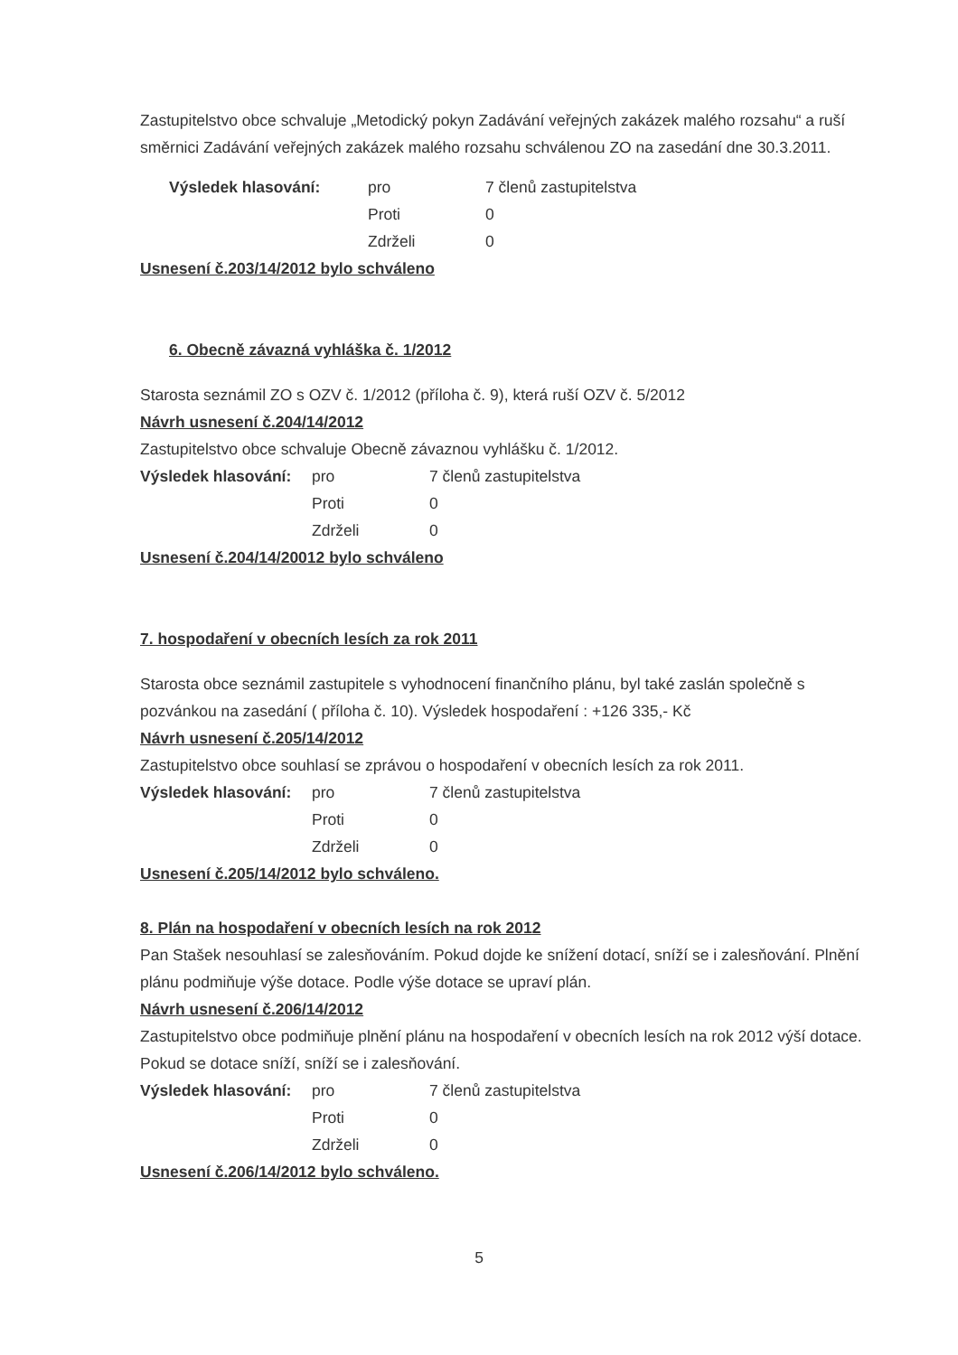Zastupitelstvo obce schvaluje „Metodický pokyn Zadávání veřejných zakázek malého rozsahu“ a ruší směrnici Zadávání veřejných zakázek malého rozsahu schválenou ZO na zasedání dne 30.3.2011.
Výsledek hlasování: pro 7 členů zastupitelstva Proti 0 Zdrželi 0
Usnesení č.203/14/2012 bylo schváleno
6. Obecně závazná vyhláška č. 1/2012
Starosta seznámil ZO s OZV č. 1/2012 (příloha č. 9), která ruší OZV č. 5/2012
Návrh usnesení č.204/14/2012
Zastupitelstvo obce schvaluje Obecně závaznou vyhlášku č. 1/2012.
Výsledek hlasování: pro 7 členů zastupitelstva Proti 0 Zdrželi 0
Usnesení č.204/14/20012 bylo schváleno
7. hospodaření v obecních lesích za rok 2011
Starosta obce seznámil zastupitele s vyhodnocení finančního plánu, byl také zaslán společně s pozvánkou na zasedání ( příloha č. 10). Výsledek hospodaření : +126 335,- Kč
Návrh usnesení č.205/14/2012
Zastupitelstvo obce souhlasí se zprávou o hospodaření v obecních lesích za rok 2011.
Výsledek hlasování: pro 7 členů zastupitelstva Proti 0 Zdrželi 0
Usnesení č.205/14/2012 bylo schváleno.
8. Plán na hospodaření v obecních lesích na rok 2012
Pan Stašek nesouhlasí se zalesňováním. Pokud dojde ke snížení dotací, sníží se i zalesňování. Plnění plánu podmiňuje výše dotace. Podle výše dotace se upraví plán.
Návrh usnesení č.206/14/2012
Zastupitelstvo obce podmiňuje plnění plánu na hospodaření v obecních lesích na rok 2012 výší dotace. Pokud se dotace sníží, sníží se i zalesňování.
Výsledek hlasování: pro 7 členů zastupitelstva Proti 0 Zdrželi 0
Usnesení č.206/14/2012 bylo schváleno.
5